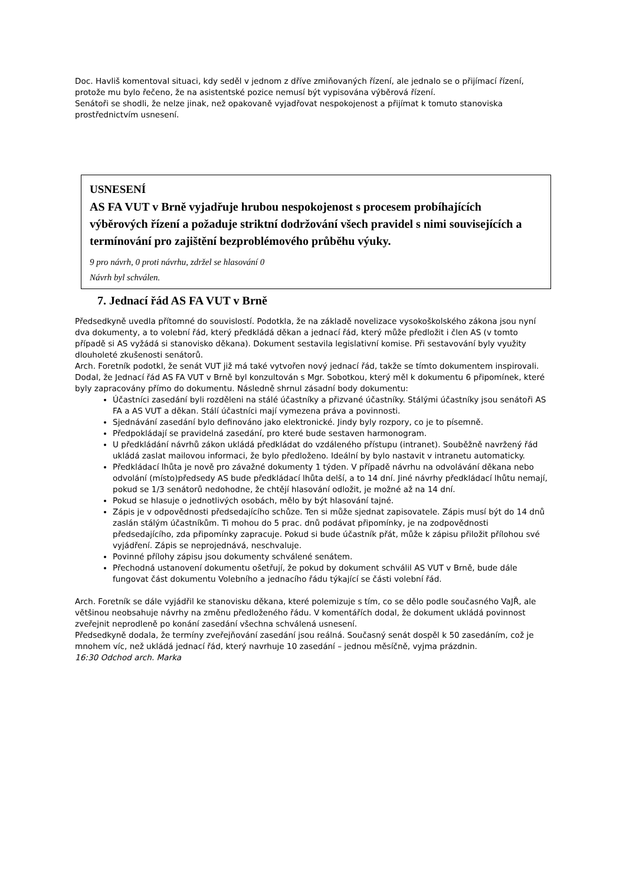Doc. Havliš komentoval situaci, kdy seděl v jednom z dříve zmiňovaných řízení, ale jednalo se o přijímací řízení, protože mu bylo řečeno, že na asistentské pozice nemusí být vypisována výběrová řízení.
Senátoři se shodli, že nelze jinak, než opakovaně vyjadřovat nespokojenost a přijímat k tomuto stanoviska prostřednictvím usnesení.
USNESENÍ
AS FA VUT v Brně vyjadřuje hrubou nespokojenost s procesem probíhajících výběrových řízení a požaduje striktní dodržování všech pravidel s nimi souvisejících a termínování pro zajištění bezproblémového průběhu výuky.
9 pro návrh, 0 proti návrhu, zdržel se hlasování 0
Návrh byl schválen.
7. Jednací řád AS FA VUT v Brně
Předsedkyně uvedla přítomné do souvislostí. Podotkla, že na základě novelizace vysokoškolského zákona jsou nyní dva dokumenty, a to volební řád, který předkládá děkan a jednací řád, který může předložit i člen AS (v tomto případě si AS vyžádá si stanovisko děkana). Dokument sestavila legislativní komise. Při sestavování byly využity dlouholeté zkušenosti senátorů.
Arch. Foretník podotkl, že senát VUT již má také vytvořen nový jednací řád, takže se tímto dokumentem inspirovali. Dodal, že Jednací řád AS FA VUT v Brně byl konzultován s Mgr. Sobotkou, který měl k dokumentu 6 připomínek, které byly zapracovány přímo do dokumentu. Následně shrnul zásadní body dokumentu:
Účastníci zasedání byli rozděleni na stálé účastníky a přizvané účastníky. Stálými účastníky jsou senátoři AS FA a AS VUT a děkan. Stálí účastníci mají vymezena práva a povinnosti.
Sjednávání zasedání bylo definováno jako elektronické. Jindy byly rozpory, co je to písemně.
Předpokládají se pravidelná zasedání, pro které bude sestaven harmonogram.
U předkládání návrhů zákon ukládá předkládat do vzdáleného přístupu (intranet). Souběžně navržený řád ukládá zaslat mailovou informaci, že bylo předloženo. Ideální by bylo nastavit v intranetu automaticky.
Předkládací lhůta je nově pro závažné dokumenty 1 týden. V případě návrhu na odvolávání děkana nebo odvolání (místo)předsedy AS bude předkládací lhůta delší, a to 14 dní. Jiné návrhy předkládací lhůtu nemají, pokud se 1/3 senátorů nedohodne, že chtějí hlasování odložit, je možné až na 14 dní.
Pokud se hlasuje o jednotlivých osobách, mělo by být hlasování tajné.
Zápis je v odpovědnosti předsedajícího schůze. Ten si může sjednat zapisovatele. Zápis musí být do 14 dnů zaslán stálým účastníkům. Ti mohou do 5 prac. dnů podávat připomínky, je na zodpovědnosti předsedajícího, zda připomínky zapracuje. Pokud si bude účastník přát, může k zápisu přiložit přílohou své vyjádření. Zápis se neprojednává, neschvaluje.
Povinné přílohy zápisu jsou dokumenty schválené senátem.
Přechodná ustanovení dokumentu ošetřují, že pokud by dokument schválil AS VUT v Brně, bude dále fungovat část dokumentu Volebního a jednacího řádu týkající se části volební řád.
Arch. Foretník se dále vyjádřil ke stanovisku děkana, které polemizuje s tím, co se dělo podle současného VaJŘ, ale většinou neobsahuje návrhy na změnu předloženého řádu. V komentářích dodal, že dokument ukládá povinnost zveřejnit neprodleně po konání zasedání všechna schválená usnesení.
Předsedkyně dodala, že termíny zveřejňování zasedání jsou reálná. Současný senát dospěl k 50 zasedáním, což je mnohem víc, než ukládá jednací řád, který navrhuje 10 zasedání – jednou měsíčně, vyjma prázdnin.
16:30 Odchod arch. Marka